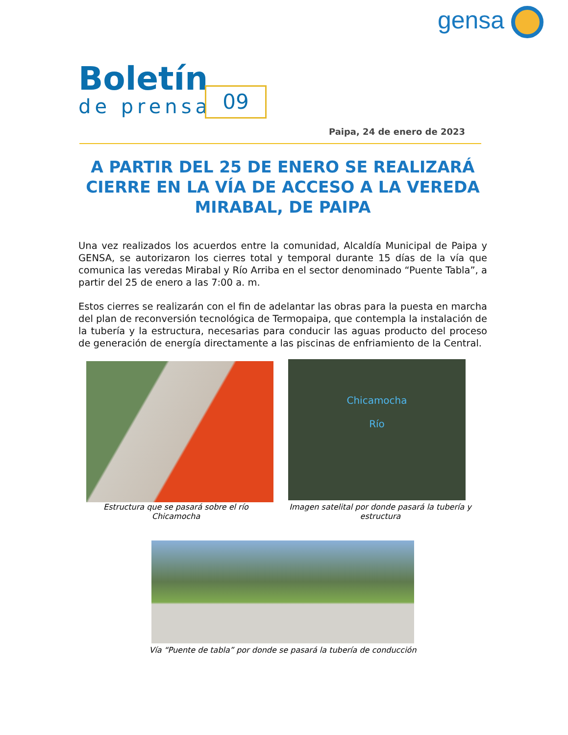gensa
Boletín
de prensa
09
Paipa, 24 de enero de 2023
A PARTIR DEL 25 DE ENERO SE REALIZARÁ CIERRE EN LA VÍA DE ACCESO A LA VEREDA MIRABAL, DE PAIPA
Una vez realizados los acuerdos entre la comunidad, Alcaldía Municipal de Paipa y GENSA, se autorizaron los cierres total y temporal durante 15 días de la vía que comunica las veredas Mirabal y Río Arriba en el sector denominado “Puente Tabla”, a partir del 25 de enero a las 7:00 a. m.
Estos cierres se realizarán con el fin de adelantar las obras para la puesta en marcha del plan de reconversión tecnológica de Termopaipa, que contempla la instalación de la tubería y la estructura, necesarias para conducir las aguas producto del proceso de generación de energía directamente a las piscinas de enfriamiento de la Central.
Estructura que se pasará sobre el río Chicamocha
Chicamocha
Río
Imagen satelital por donde pasará la tubería y estructura
Vía “Puente de tabla” por donde se pasará la tubería de conducción